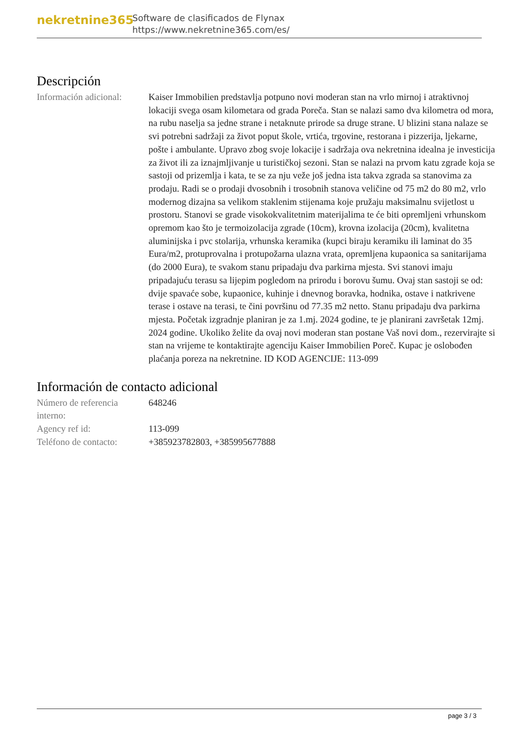nekretnine365
Software de clasificados de Flynax
https://www.nekretnine365.com/es/
Descripción
Información adicional:
Kaiser Immobilien predstavlja potpuno novi moderan stan na vrlo mirnoj i atraktivnoj lokaciji svega osam kilometara od grada Poreča. Stan se nalazi samo dva kilometra od mora, na rubu naselja sa jedne strane i netaknute prirode sa druge strane. U blizini stana nalaze se svi potrebni sadržaji za život poput škole, vrtića, trgovine, restorana i pizzerija, ljekarne, pošte i ambulante. Upravo zbog svoje lokacije i sadržaja ova nekretnina idealna je investicija za život ili za iznajmljivanje u turističkoj sezoni. Stan se nalazi na prvom katu zgrade koja se sastoji od prizemlja i kata, te se za nju veže još jedna ista takva zgrada sa stanovima za prodaju. Radi se o prodaji dvosobnih i trosobnih stanova veličine od 75 m2 do 80 m2, vrlo modernog dizajna sa velikom staklenim stijenama koje pružaju maksimalnu svijetlost u prostoru. Stanovi se grade visokokvalitetnim materijalima te će biti opremljeni vrhunskom opremom kao što je termoizolacija zgrade (10cm), krovna izolacija (20cm), kvalitetna aluminijska i pvc stolarija, vrhunska keramika (kupci biraju keramiku ili laminat do 35 Eura/m2, protuprovalna i protupožarna ulazna vrata, opremljena kupaonica sa sanitarijama (do 2000 Eura), te svakom stanu pripadaju dva parkirna mjesta. Svi stanovi imaju pripadajuću terasu sa lijepim pogledom na prirodu i borovu šumu. Ovaj stan sastoji se od: dvije spavaće sobe, kupaonice, kuhinje i dnevnog boravka, hodnika, ostave i natkrivene terase i ostave na terasi, te čini površinu od 77.35 m2 netto. Stanu pripadaju dva parkirna mjesta. Početak izgradnje planiran je za 1.mj. 2024 godine, te je planirani završetak 12mj. 2024 godine. Ukoliko želite da ovaj novi moderan stan postane Vaš novi dom., rezervirajte si stan na vrijeme te kontaktirajte agenciju Kaiser Immobilien Poreč. Kupac je oslobođen plaćanja poreza na nekretnine. ID KOD AGENCIJE: 113-099
Información de contacto adicional
Número de referencia interno:
648246
Agency ref id: 113-099
Teléfono de contacto:
+385923782803, +385995677888
page 3 / 3